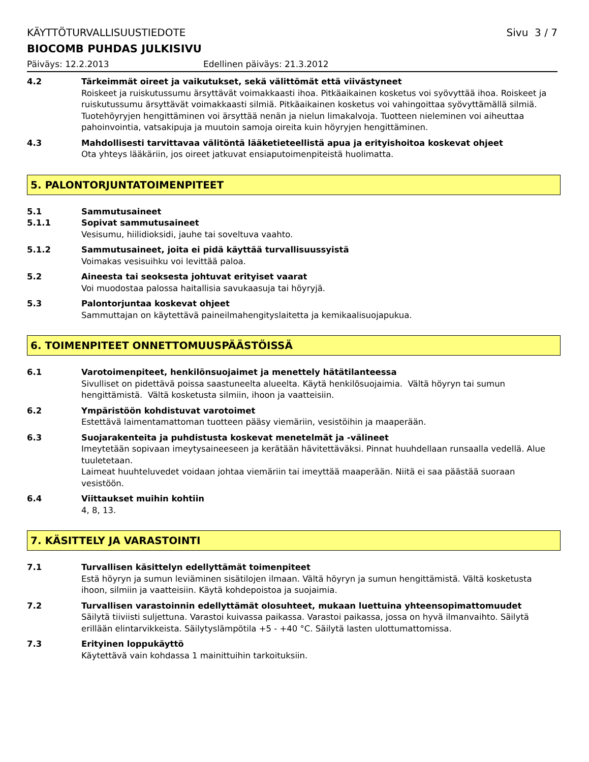KÄYTTÖTURVALLISUUSTIEDOTE Sivu 3 / 7
BIOCOMB PUHDAS JULKISIVU
Päiväys: 12.2.2013 Edellinen päiväys: 21.3.2012
4.2 Tärkeimmät oireet ja vaikutukset, sekä välittömät että viivästyneet
Roiskeet ja ruiskutussumu ärsyttävät voimakkaasti ihoa. Pitkäaikainen kosketus voi syövyttää ihoa. Roiskeet ja ruiskutussumu ärsyttävät voimakkaasti silmiä. Pitkäaikainen kosketus voi vahingoittaa syövyttämällä silmiä. Tuotehöyryjen hengittäminen voi ärsyttää nenän ja nielun limakalvoja. Tuotteen nieleminen voi aiheuttaa pahoinvointia, vatsakipuja ja muutoin samoja oireita kuin höyryjen hengittäminen.
4.3 Mahdollisesti tarvittavaa välitöntä lääketieteellistä apua ja erityishoitoa koskevat ohjeet
Ota yhteys lääkäriin, jos oireet jatkuvat ensiaputoimenpiteistä huolimatta.
5. PALONTORJUNTATOIMENPITEET
5.1 Sammutusaineet
5.1.1 Sopivat sammutusaineet
Vesisumu, hiilidioksidi, jauhe tai soveltuva vaahto.
5.1.2 Sammutusaineet, joita ei pidä käyttää turvallisuussyistä
Voimakas vesisuihku voi levittää paloa.
5.2 Aineesta tai seoksesta johtuvat erityiset vaarat
Voi muodostaa palossa haitallisia savukaasuja tai höyryjä.
5.3 Palontorjuntaa koskevat ohjeet
Sammuttajan on käytettävä paineilmahengityslaitetta ja kemikaalisuojapukua.
6. TOIMENPITEET ONNETTOMUUSPÄÄSTÖISSÄ
6.1 Varotoimenpiteet, henkilönsuojaimet ja menettely hätätilanteessa
Sivulliset on pidettävä poissa saastuneelta alueelta. Käytä henkilösuojaimia. Vältä höyryn tai sumun hengittämistä. Vältä kosketusta silmiin, ihoon ja vaatteisiin.
6.2 Ympäristöön kohdistuvat varotoimet
Estettävä laimentamattoman tuotteen pääsy viemäriin, vesistöihin ja maaperään.
6.3 Suojarakenteita ja puhdistusta koskevat menetelmät ja -välineet
Imeytetään sopivaan imeytysaineeseen ja kerätään hävitettäväksi. Pinnat huuhdellaan runsaalla vedellä. Alue tuuletetaan.
Laimeat huuhteluvedet voidaan johtaa viemäriin tai imeyttää maaperään. Niitä ei saa päästää suoraan vesistöön.
6.4 Viittaukset muihin kohtiin
4, 8, 13.
7. KÄSITTELY JA VARASTOINTI
7.1 Turvallisen käsittelyn edellyttämät toimenpiteet
Estä höyryn ja sumun leviäminen sisätilojen ilmaan. Vältä höyryn ja sumun hengittämistä. Vältä kosketusta ihoon, silmiin ja vaatteisiin. Käytä kohdepoistoa ja suojaimia.
7.2 Turvallisen varastoinnin edellyttämät olosuhteet, mukaan luettuina yhteensopimattomuudet
Säilytä tiiviisti suljettuna. Varastoi kuivassa paikassa. Varastoi paikassa, jossa on hyvä ilmanvaihto. Säilytä erillään elintarvikkeista. Säilytyslämpötila +5 - +40 °C. Säilytä lasten ulottumattomissa.
7.3 Erityinen loppukäyttö
Käytettävä vain kohdassa 1 mainittuihin tarkoituksiin.